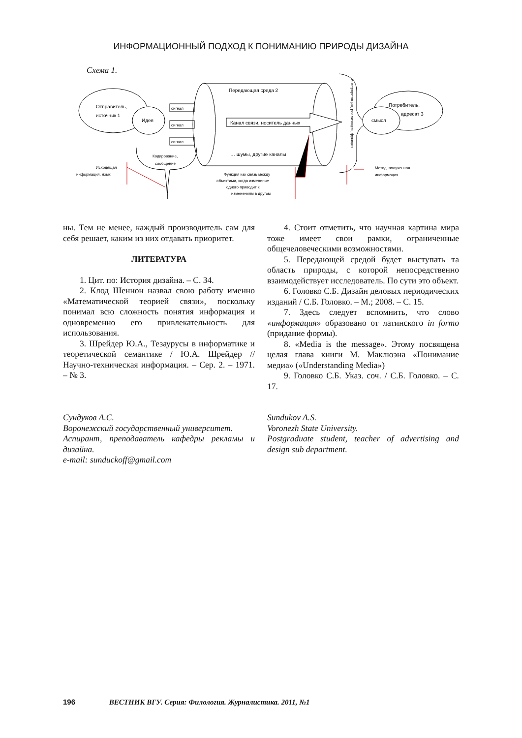ИНФОРМАЦИОННЫЙ ПОДХОД К ПОНИМАНИЮ ПРИРОДЫ ДИЗАЙНА
Схема 1.
Отправитель,
источник 1
Идея
сигнал
сигнал
сигнал
Передающая среда 2
Канал связи, носитель данных
… шумы, другие каналы
Кодирование,
сообщение
Исходящая
информация, язык
Функция как связь между
объектами, когда изменение
одного приводит к
изменениям в другом
Интерпретация, реализация, функция
Потребитель,
адресат 3
смысл
Метод, полученная
информация
ны. Тем не менее, каждый производитель сам для себя решает, каким из них отдавать приоритет.
ЛИТЕРАТУРА
1. Цит. по: История дизайна. – С. 34.
2. Клод Шеннон назвал свою работу именно «Математической теорией связи», поскольку понимал всю сложность понятия информация и одновременно его привлекательность для использования.
3. Шрейдер Ю.А., Тезаурусы в информатике и теоретической семантике / Ю.А. Шрейдер // Научно-техническая информация. – Сер. 2. – 1971. – № 3.
4. Стоит отметить, что научная картина мира тоже имеет свои рамки, ограниченные общечеловеческими возможностями.
5. Передающей средой будет выступать та область природы, с которой непосредственно взаимодействует исследователь. По сути это объект.
6. Головко С.Б. Дизайн деловых периодических изданий / С.Б. Головко. – М.; 2008. – С. 15.
7. Здесь следует вспомнить, что слово «информация» образовано от латинского in formo (придание формы).
8. «Media is the message». Этому посвящена целая глава книги М. Маклюэна «Понимание медиа» («Understanding Media»)
9. Головко С.Б. Указ. соч. / С.Б. Головко. – С. 17.
Сундуков А.С.
Воронежский государственный университет.
Аспирант, преподаватель кафедры рекламы и дизайна.
e-mail: sunduckoff@gmail.com
Sundukov A.S.
Voronezh State University.
Postgraduate student, teacher of advertising and design sub department.
196 ВЕСТНИК ВГУ. Серия: Филология. Журналистика. 2011, №1